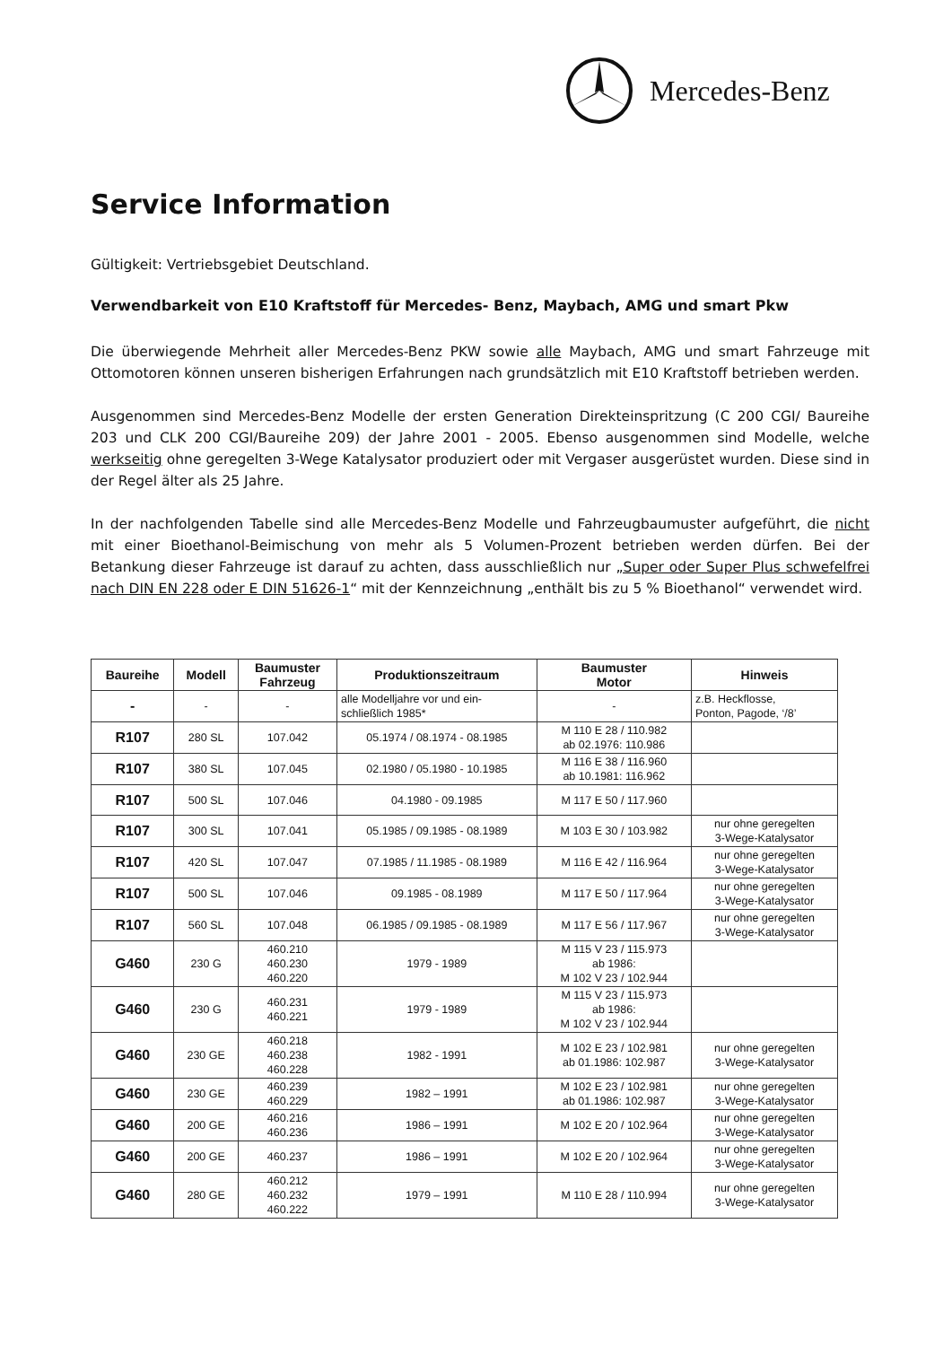Mercedes-Benz
Service Information
Gültigkeit: Vertriebsgebiet Deutschland.
Verwendbarkeit von E10 Kraftstoff für Mercedes- Benz, Maybach, AMG und smart Pkw
Die überwiegende Mehrheit aller Mercedes-Benz PKW sowie alle Maybach, AMG und smart Fahrzeuge mit Ottomotoren können unseren bisherigen Erfahrungen nach grundsätzlich mit E10 Kraftstoff betrieben werden.
Ausgenommen sind Mercedes-Benz Modelle der ersten Generation Direkteinspritzung (C 200 CGI/ Baureihe 203 und CLK 200 CGI/Baureihe 209) der Jahre 2001 - 2005. Ebenso ausgenommen sind Modelle, welche werkseitig ohne geregelten 3-Wege Katalysator produziert oder mit Vergaser ausgerüstet wurden. Diese sind in der Regel älter als 25 Jahre.
In der nachfolgenden Tabelle sind alle Mercedes-Benz Modelle und Fahrzeugbaumuster aufgeführt, die nicht mit einer Bioethanol-Beimischung von mehr als 5 Volumen-Prozent betrieben werden dürfen. Bei der Betankung dieser Fahrzeuge ist darauf zu achten, dass ausschließlich nur „Super oder Super Plus schwefelfrei nach DIN EN 228 oder E DIN 51626-1“ mit der Kennzeichnung „enthält bis zu 5 % Bioethanol“ verwendet wird.
| Baureihe | Modell | Baumuster Fahrzeug | Produktionszeitraum | Baumuster Motor | Hinweis |
| --- | --- | --- | --- | --- | --- |
| - | - | - | alle Modelljahre vor und ein- schließlich 1985* | - | z.B. Heckflosse, Ponton, Pagode, ‘/8’ |
| R107 | 280 SL | 107.042 | 05.1974 / 08.1974 - 08.1985 | M 110 E 28 / 110.982 ab 02.1976: 110.986 | |
| R107 | 380 SL | 107.045 | 02.1980 / 05.1980 - 10.1985 | M 116 E 38 / 116.960 ab 10.1981: 116.962 | |
| R107 | 500 SL | 107.046 | 04.1980 - 09.1985 | M 117 E 50 / 117.960 | |
| R107 | 300 SL | 107.041 | 05.1985 / 09.1985 - 08.1989 | M 103 E 30 / 103.982 | nur ohne geregelten 3-Wege-Katalysator |
| R107 | 420 SL | 107.047 | 07.1985 / 11.1985 - 08.1989 | M 116 E 42 / 116.964 | nur ohne geregelten 3-Wege-Katalysator |
| R107 | 500 SL | 107.046 | 09.1985 - 08.1989 | M 117 E 50 / 117.964 | nur ohne geregelten 3-Wege-Katalysator |
| R107 | 560 SL | 107.048 | 06.1985 / 09.1985 - 08.1989 | M 117 E 56 / 117.967 | nur ohne geregelten 3-Wege-Katalysator |
| G460 | 230 G | 460.210 460.230 460.220 | 1979 - 1989 | M 115 V 23 / 115.973 ab 1986: M 102 V 23 / 102.944 | |
| G460 | 230 G | 460.231 460.221 | 1979 - 1989 | M 115 V 23 / 115.973 ab 1986: M 102 V 23 / 102.944 | |
| G460 | 230 GE | 460.218 460.238 460.228 | 1982 - 1991 | M 102 E 23 / 102.981 ab 01.1986: 102.987 | nur ohne geregelten 3-Wege-Katalysator |
| G460 | 230 GE | 460.239 460.229 | 1982 – 1991 | M 102 E 23 / 102.981 ab 01.1986: 102.987 | nur ohne geregelten 3-Wege-Katalysator |
| G460 | 200 GE | 460.216 460.236 | 1986 – 1991 | M 102 E 20 / 102.964 | nur ohne geregelten 3-Wege-Katalysator |
| G460 | 200 GE | 460.237 | 1986 – 1991 | M 102 E 20 / 102.964 | nur ohne geregelten 3-Wege-Katalysator |
| G460 | 280 GE | 460.212 460.232 460.222 | 1979 – 1991 | M 110 E 28 / 110.994 | nur ohne geregelten 3-Wege-Katalysator |